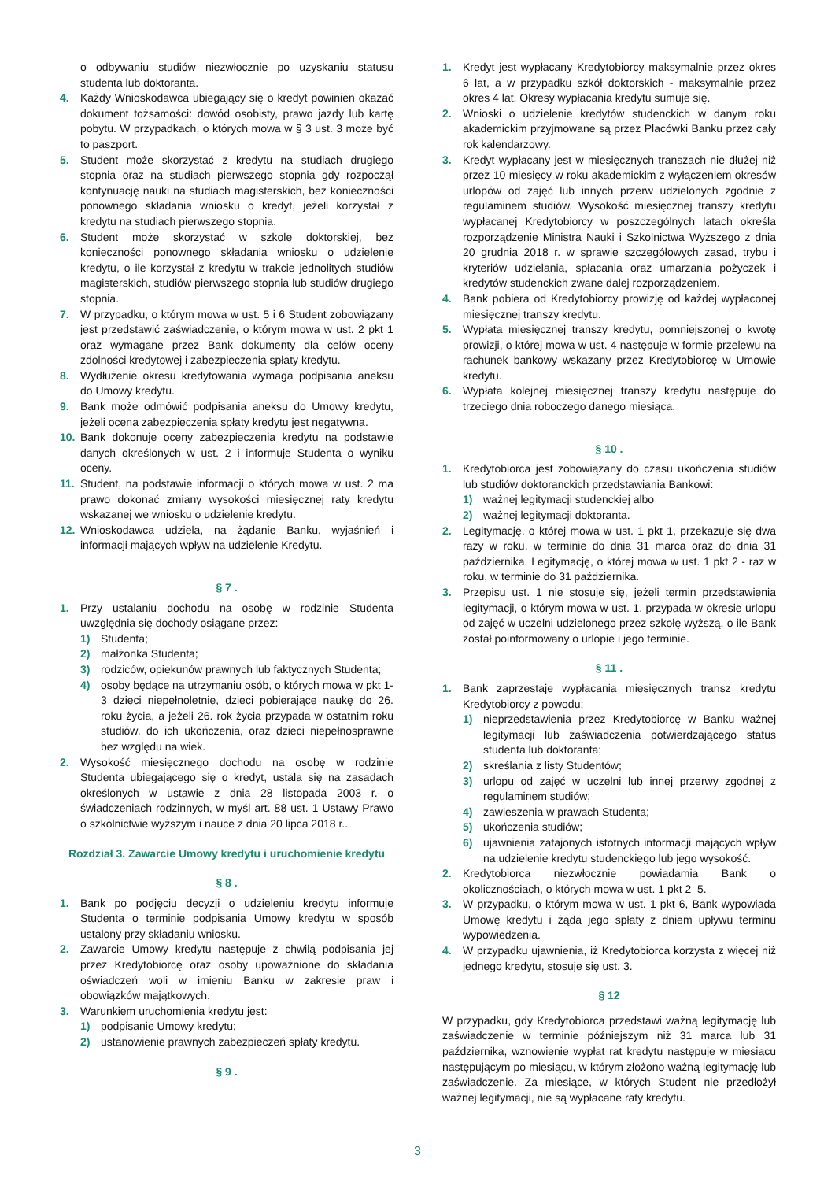o odbywaniu studiów niezwłocznie po uzyskaniu statusu studenta lub doktoranta.
4. Każdy Wnioskodawca ubiegający się o kredyt powinien okazać dokument tożsamości: dowód osobisty, prawo jazdy lub kartę pobytu. W przypadkach, o których mowa w § 3 ust. 3 może być to paszport.
5. Student może skorzystać z kredytu na studiach drugiego stopnia oraz na studiach pierwszego stopnia gdy rozpoczął kontynuację nauki na studiach magisterskich, bez konieczności ponownego składania wniosku o kredyt, jeżeli korzystał z kredytu na studiach pierwszego stopnia.
6. Student może skorzystać w szkole doktorskiej, bez konieczności ponownego składania wniosku o udzielenie kredytu, o ile korzystał z kredytu w trakcie jednolitych studiów magisterskich, studiów pierwszego stopnia lub studiów drugiego stopnia.
7. W przypadku, o którym mowa w ust. 5 i 6 Student zobowiązany jest przedstawić zaświadczenie, o którym mowa w ust. 2 pkt 1 oraz wymagane przez Bank dokumenty dla celów oceny zdolności kredytowej i zabezpieczenia spłaty kredytu.
8. Wydłużenie okresu kredytowania wymaga podpisania aneksu do Umowy kredytu.
9. Bank może odmówić podpisania aneksu do Umowy kredytu, jeżeli ocena zabezpieczenia spłaty kredytu jest negatywna.
10. Bank dokonuje oceny zabezpieczenia kredytu na podstawie danych określonych w ust. 2 i informuje Studenta o wyniku oceny.
11. Student, na podstawie informacji o których mowa w ust. 2 ma prawo dokonać zmiany wysokości miesięcznej raty kredytu wskazanej we wniosku o udzielenie kredytu.
12. Wnioskodawca udziela, na żądanie Banku, wyjaśnień i informacji mających wpływ na udzielenie Kredytu.
§ 7 .
1. Przy ustalaniu dochodu na osobę w rodzinie Studenta uwzględnia się dochody osiągane przez:
1) Studenta;
2) małżonka Studenta;
3) rodziców, opiekunów prawnych lub faktycznych Studenta;
4) osoby będące na utrzymaniu osób, o których mowa w pkt 1-3 dzieci niepełnoletnie, dzieci pobierające naukę do 26. roku życia, a jeżeli 26. rok życia przypada w ostatnim roku studiów, do ich ukończenia, oraz dzieci niepełnosprawne bez względu na wiek.
2. Wysokość miesięcznego dochodu na osobę w rodzinie Studenta ubiegającego się o kredyt, ustala się na zasadach określonych w ustawie z dnia 28 listopada 2003 r. o świadczeniach rodzinnych, w myśl art. 88 ust. 1 Ustawy Prawo o szkolnictwie wyższym i nauce z dnia 20 lipca 2018 r..
Rozdział 3. Zawarcie Umowy kredytu i uruchomienie kredytu
§ 8 .
1. Bank po podjęciu decyzji o udzieleniu kredytu informuje Studenta o terminie podpisania Umowy kredytu w sposób ustalony przy składaniu wniosku.
2. Zawarcie Umowy kredytu następuje z chwilą podpisania jej przez Kredytobiorcę oraz osoby upoważnione do składania oświadczeń woli w imieniu Banku w zakresie praw i obowiązków majątkowych.
3. Warunkiem uruchomienia kredytu jest:
1) podpisanie Umowy kredytu;
2) ustanowienie prawnych zabezpieczeń spłaty kredytu.
§ 9 .
1. Kredyt jest wypłacany Kredytobiorcy maksymalnie przez okres 6 lat, a w przypadku szkół doktorskich - maksymalnie przez okres 4 lat. Okresy wypłacania kredytu sumuje się.
2. Wnioski o udzielenie kredytów studenckich w danym roku akademickim przyjmowane są przez Placówki Banku przez cały rok kalendarzowy.
3. Kredyt wypłacany jest w miesięcznych transzach nie dłużej niż przez 10 miesięcy w roku akademickim z wyłączeniem okresów urlopów od zajęć lub innych przerw udzielonych zgodnie z regulaminem studiów. Wysokość miesięcznej transzy kredytu wypłacanej Kredytobiorcy w poszczególnych latach określa rozporządzenie Ministra Nauki i Szkolnictwa Wyższego z dnia 20 grudnia 2018 r. w sprawie szczegółowych zasad, trybu i kryteriów udzielania, spłacania oraz umarzania pożyczek i kredytów studenckich zwane dalej rozporządzeniem.
4. Bank pobiera od Kredytobiorcy prowizję od każdej wypłaconej miesięcznej transzy kredytu.
5. Wypłata miesięcznej transzy kredytu, pomniejszonej o kwotę prowizji, o której mowa w ust. 4 następuje w formie przelewu na rachunek bankowy wskazany przez Kredytobiorcę w Umowie kredytu.
6. Wypłata kolejnej miesięcznej transzy kredytu następuje do trzeciego dnia roboczego danego miesiąca.
§ 10 .
1. Kredytobiorca jest zobowiązany do czasu ukończenia studiów lub studiów doktoranckich przedstawiania Bankowi:
1) ważnej legitymacji studenckiej albo
2) ważnej legitymacji doktoranta.
2. Legitymację, o której mowa w ust. 1 pkt 1, przekazuje się dwa razy w roku, w terminie do dnia 31 marca oraz do dnia 31 października. Legitymację, o której mowa w ust. 1 pkt 2 - raz w roku, w terminie do 31 października.
3. Przepisu ust. 1 nie stosuje się, jeżeli termin przedstawienia legitymacji, o którym mowa w ust. 1, przypada w okresie urlopu od zajęć w uczelni udzielonego przez szkołę wyższą, o ile Bank został poinformowany o urlopie i jego terminie.
§ 11 .
1. Bank zaprzestaje wypłacania miesięcznych transz kredytu Kredytobiorcy z powodu:
1) nieprzedstawienia przez Kredytobiorcę w Banku ważnej legitymacji lub zaświadczenia potwierdzającego status studenta lub doktoranta;
2) skreślania z listy Studentów;
3) urlopu od zajęć w uczelni lub innej przerwy zgodnej z regulaminem studiów;
4) zawieszenia w prawach Studenta;
5) ukończenia studiów;
6) ujawnienia zatajonych istotnych informacji mających wpływ na udzielenie kredytu studenckiego lub jego wysokość.
2. Kredytobiorca niezwłocznie powiadamia Bank o okolicznościach, o których mowa w ust. 1 pkt 2–5.
3. W przypadku, o którym mowa w ust. 1 pkt 6, Bank wypowiada Umowę kredytu i żąda jego spłaty z dniem upływu terminu wypowiedzenia.
4. W przypadku ujawnienia, iż Kredytobiorca korzysta z więcej niż jednego kredytu, stosuje się ust. 3.
§ 12
W przypadku, gdy Kredytobiorca przedstawi ważną legitymację lub zaświadczenie w terminie późniejszym niż 31 marca lub 31 października, wznowienie wypłat rat kredytu następuje w miesiącu następującym po miesiącu, w którym złożono ważną legitymację lub zaświadczenie. Za miesiące, w których Student nie przedłożył ważnej legitymacji, nie są wypłacane raty kredytu.
3